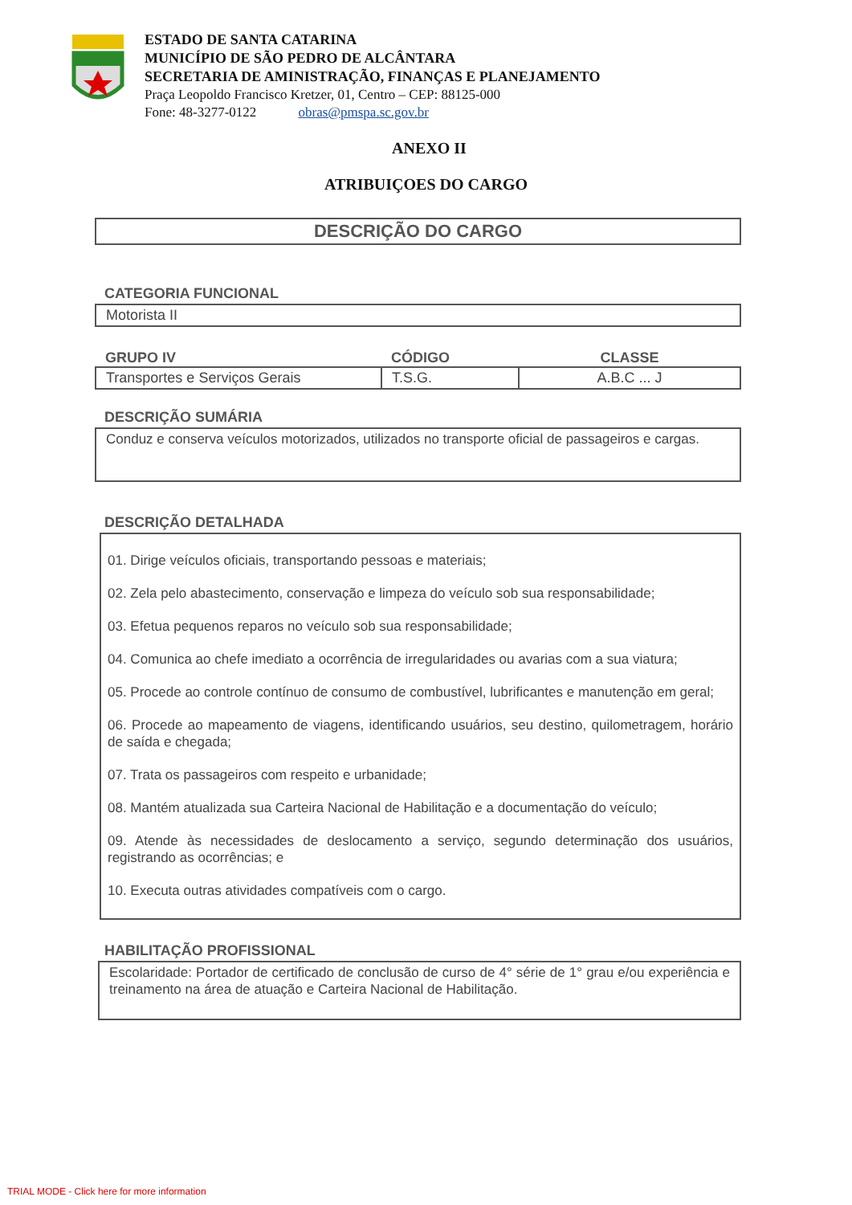ESTADO DE SANTA CATARINA
MUNICÍPIO DE SÃO PEDRO DE ALCÂNTARA
SECRETARIA DE AMINISTRAÇÃO, FINANÇAS E PLANEJAMENTO
Praça Leopoldo Francisco Kretzer, 01, Centro – CEP: 88125-000
Fone: 48-3277-0122 obras@pmspa.sc.gov.br
ANEXO II
ATRIBUIÇOES DO CARGO
DESCRIÇÃO DO CARGO
CATEGORIA FUNCIONAL
Motorista II
| GRUPO IV | CÓDIGO | CLASSE |
| --- | --- | --- |
| Transportes e Serviços Gerais | T.S.G. | A.B.C ... J |
DESCRIÇÃO SUMÁRIA
Conduz e conserva veículos motorizados, utilizados no transporte oficial de passageiros e cargas.
DESCRIÇÃO DETALHADA
01. Dirige veículos oficiais, transportando pessoas e materiais;
02. Zela pelo abastecimento, conservação e limpeza do veículo sob sua responsabilidade;
03. Efetua pequenos reparos no veículo sob sua responsabilidade;
04. Comunica ao chefe imediato a ocorrência de irregularidades ou avarias com a sua viatura;
05. Procede ao controle contínuo de consumo de combustível, lubrificantes e manutenção em geral;
06. Procede ao mapeamento de viagens, identificando usuários, seu destino, quilometragem, horário de saída e chegada;
07. Trata os passageiros com respeito e urbanidade;
08. Mantém atualizada sua Carteira Nacional de Habilitação e a documentação do veículo;
09. Atende às necessidades de deslocamento a serviço, segundo determinação dos usuários, registrando as ocorrências; e
10. Executa outras atividades compatíveis com o cargo.
HABILITAÇÃO PROFISSIONAL
Escolaridade: Portador de certificado de conclusão de curso de 4° série de 1° grau e/ou experiência e treinamento na área de atuação e Carteira Nacional de Habilitação.
TRIAL MODE - Click here for more information